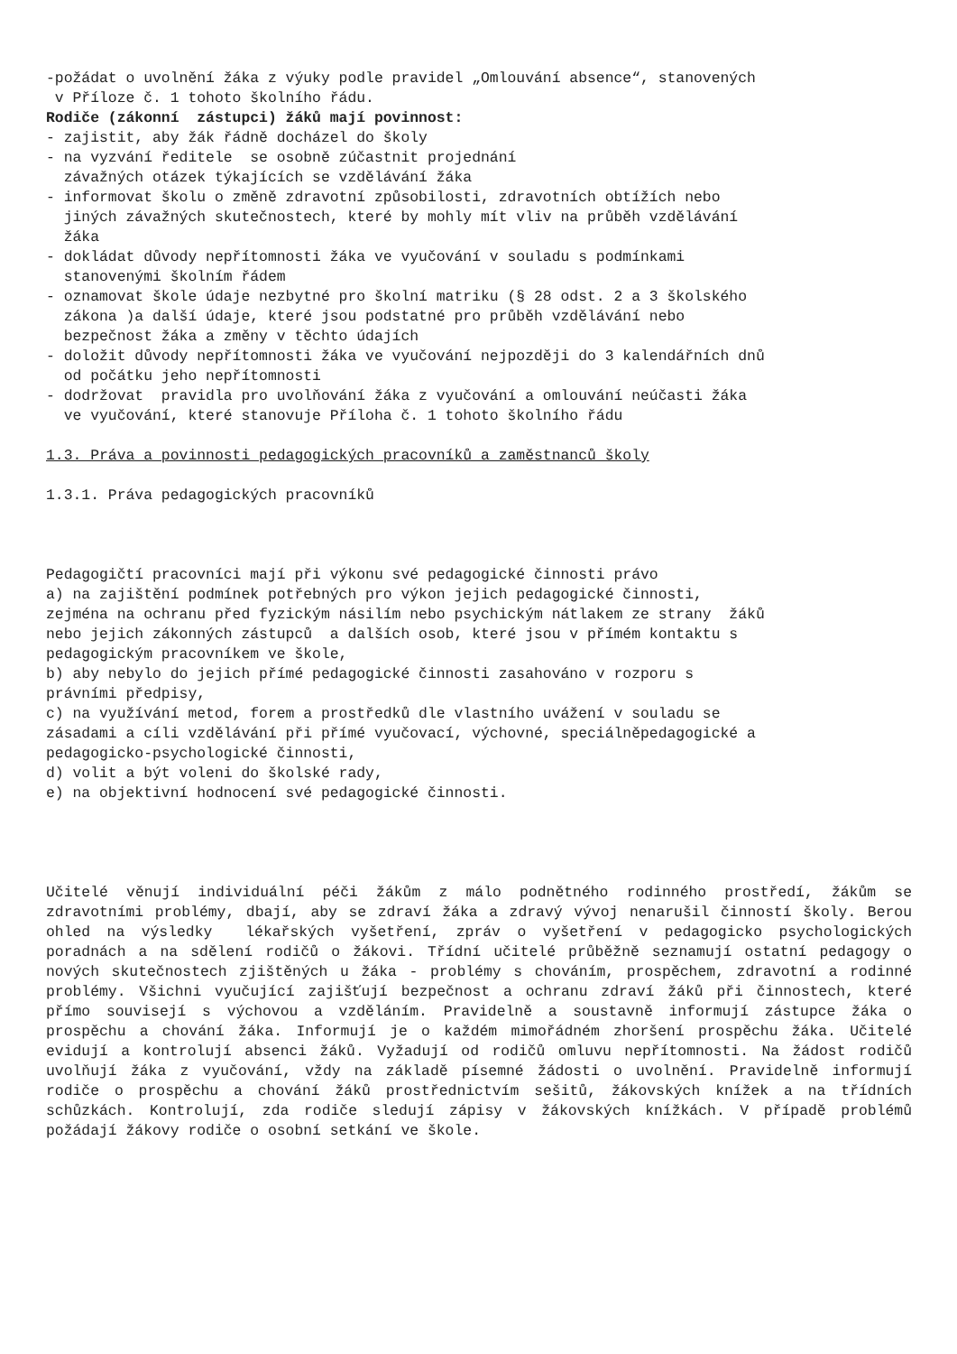-požádat o uvolnění žáka z výuky podle pravidel „Omlouvání absence“, stanovených
v Příloze č. 1 tohoto školního řádu.
Rodiče (zákonní zástupci) žáků mají povinnost:
- zajistit, aby žák řádně docházel do školy
- na vyzvání ředitele se osobně zúčastnit projednání
závažných otázek týkajících se vzdělávání žáka
- informovat školu o změně zdravotní způsobilosti, zdravotních obtížích nebo
jiných závažných skutečnostech, které by mohly mít vliv na průběh vzdělávání
žáka
- dokládat důvody nepřítomnosti žáka ve vyučování v souladu s podmínkami
stanovenými školním řádem
- oznamovat škole údaje nezbytné pro školní matriku (§ 28 odst. 2 a 3 školského
zákona )a další údaje, které jsou podstatné pro průběh vzdělávání nebo
bezpečnost žáka a změny v těchto údajích
- doložit důvody nepřítomnosti žáka ve vyučování nejpozději do 3 kalendářních dnů
od počátku jeho nepřítomnosti
- dodržovat pravidla pro uvolňování žáka z vyučování a omlouvání neúčasti žáka
ve vyučování, které stanovuje Příloha č. 1 tohoto školního řádu
1.3. Práva a povinnosti pedagogických pracovníků a zaměstnanců školy
1.3.1. Práva pedagogických pracovníků
Pedagogičtí pracovníci mají při výkonu své pedagogické činnosti právo
a) na zajištění podmínek potřebných pro výkon jejich pedagogické činnosti,
zejména na ochranu před fyzickým násilím nebo psychickým nátlakem ze strany žáků
nebo jejich zákonných zástupců a dalších osob, které jsou v přímém kontaktu s
pedagogickým pracovníkem ve škole,
b) aby nebylo do jejich přímé pedagogické činnosti zasahováno v rozporu s
právními předpisy,
c) na využívání metod, forem a prostředků dle vlastního uvážení v souladu se
zásadami a cíli vzdělávání při přímé vyučovací, výchovné, speciálněpedagogické a
pedagogicko-psychologické činnosti,
d) volit a být voleni do školské rady,
e) na objektivní hodnocení své pedagogické činnosti.
Učitelé věnují individuální péči žákům z málo podnětného rodinného prostředí, žákům se zdravotními problémy, dbají, aby se zdraví žáka a zdravý vývoj nenarušil činností školy. Berou ohled na výsledky lékařských vyšetření, zpráv o vyšetření v pedagogicko psychologických poradnách a na sdělení rodičů o žákovi. Třídní učitelé průběžně seznamují ostatní pedagogy o nových skutečnostech zjištěných u žáka - problémy s chováním, prospěchem, zdravotní a rodinné problémy. Všichni vyučující zajišťují bezpečnost a ochranu zdraví žáků při činnostech, které přímo souvisejí s výchovou a vzděláním. Pravidelně a soustavně informují zástupce žáka o prospěchu a chování žáka. Informují je o každém mimořádném zhoršení prospěchu žáka. Učitelé evidují a kontrolují absenci žáků. Vyžadují od rodičů omluvu nepřítomnosti. Na žádost rodičů uvolňují žáka z vyučování, vždy na základě písemné žádosti o uvolnění. Pravidelně informují rodiče o prospěchu a chování žáků prostřednictvím sešitů, žákovských knížek a na třídních schůzkách. Kontrolují, zda rodiče sledují zápisy v žákovských knížkách. V případě problémů požádají žákovy rodiče o osobní setkání ve škole.